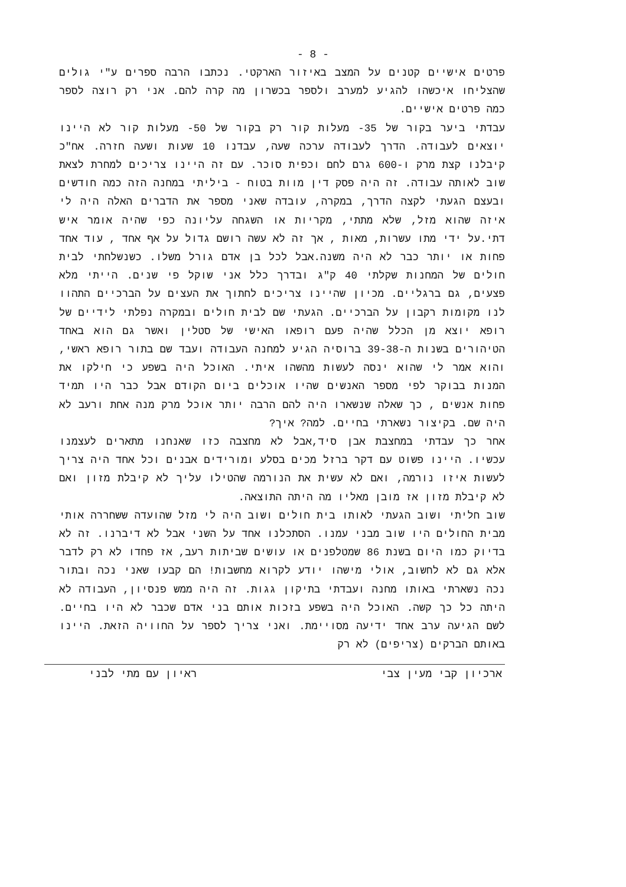- 8 -
פרטים אישיים קטנים על המצב באיזור הארקטי. נכתבו הרבה ספרים ע"י גולים שהצליחו איכשהו להגיע למערב ולספר בכשרון מה קרה להם. אני רק רוצה לספר כמה פרטים אישיים.
עבדתי ביער בקור של 35- מעלות קור רק בקור של 50- מעלות קור לא היינו יוצאים לעבודה. הדרך לעבודה ערכה שעה, עבדנו 10 שעות ושעה חזרה. אח"כ קיבלנו קצת מרק ו-600 גרם לחם וכפית סוכר. עם זה היינו צריכים למחרת לצאת שוב לאותה עבודה. זה היה פסק דין מוות בטוח - ביליתי במחנה הזה כמה חודשים ובעצם הגעתי לקצה הדרך, במקרה, עובדה שאני מספר את הדברים האלה היה לי איזה שהוא מזל, שלא מתתי, מקריות או השגחה עליונה כפי שהיה אומר איש דתי.על ידי מתו עשרות, מאות , אך זה לא עשה רושם גדול על אף אחד , עוד אחד פחות או יותר כבר לא היה משנה.אבל לכל בן אדם גורל משלו. כשנשלחתי לבית חולים של המחנות שקלתי 40 ק"ג ובדרך כלל אני שוקל פי שנים. הייתי מלא פצעים, גם ברגליים. מכיון שהיינו צריכים לחתוך את העצים על הברכיים התהוו לנו מקומות רקבון על הברכיים. הגעתי שם לבית חולים ובמקרה נפלתי לידיים של רופא יוצא מן הכלל שהיה פעם רופאו האישי של סטלין ואשר גם הוא באחד הטיהורים בשנות ה-39-38 ברוסיה הגיע למחנה העבודה ועבד שם בתור רופא ראשי, והוא אמר לי שהוא ינסה לעשות מהשהו איתי. האוכל היה בשפע כי חילקו את המנות בבוקר לפי מספר האנשים שהיו אוכלים ביום הקודם אבל כבר היו תמיד פחות אנשים , כך שאלה שנשארו היה להם הרבה יותר אוכל מרק מנה אחת ורעב לא היה שם. בקיצור נשארתי בחיים. למה? איך?
אחר כך עבדתי במחצבת אבן סיד,אבל לא מחצבה כזו שאנחנו מתארים לעצמנו עכשיו. היינו פשוט עם דקר ברזל מכים בסלע ומורידים אבנים וכל אחד היה צריך לעשות איזו נורמה, ואם לא עשית את הנורמה שהטילו עליך לא קיבלת מזון ואם לא קיבלת מזון אז מובן מאליו מה היתה התוצאה.
שוב חליתי ושוב הגעתי לאותו בית חולים ושוב היה לי מזל שהועדה ששחררה אותי מבית החולים היו שוב מבני עמנו. הסתכלנו אחד על השני אבל לא דיברנו. זה לא בדיוק כמו היום בשנת 86 שמטלפנים או עושים שביתות רעב, אז פחדו לא רק לדבר אלא גם לא לחשוב, אולי מישהו יודע לקרוא מחשבות! הם קבעו שאני נכה ובתור נכה נשארתי באותו מחנה ועבדתי בתיקון גגות. זה היה ממש פנסיון, העבודה לא היתה כל כך קשה. האוכל היה בשפע בזכות אותם בני אדם שכבר לא היו בחיים. לשם הגיעה ערב אחד ידיעה מסויימת. ואני צריך לספר על החוויה הזאת. היינו באותם הברקים (צריפים) לא רק
ארכיון קבי מעין צבי ראיון עם מתי לבני